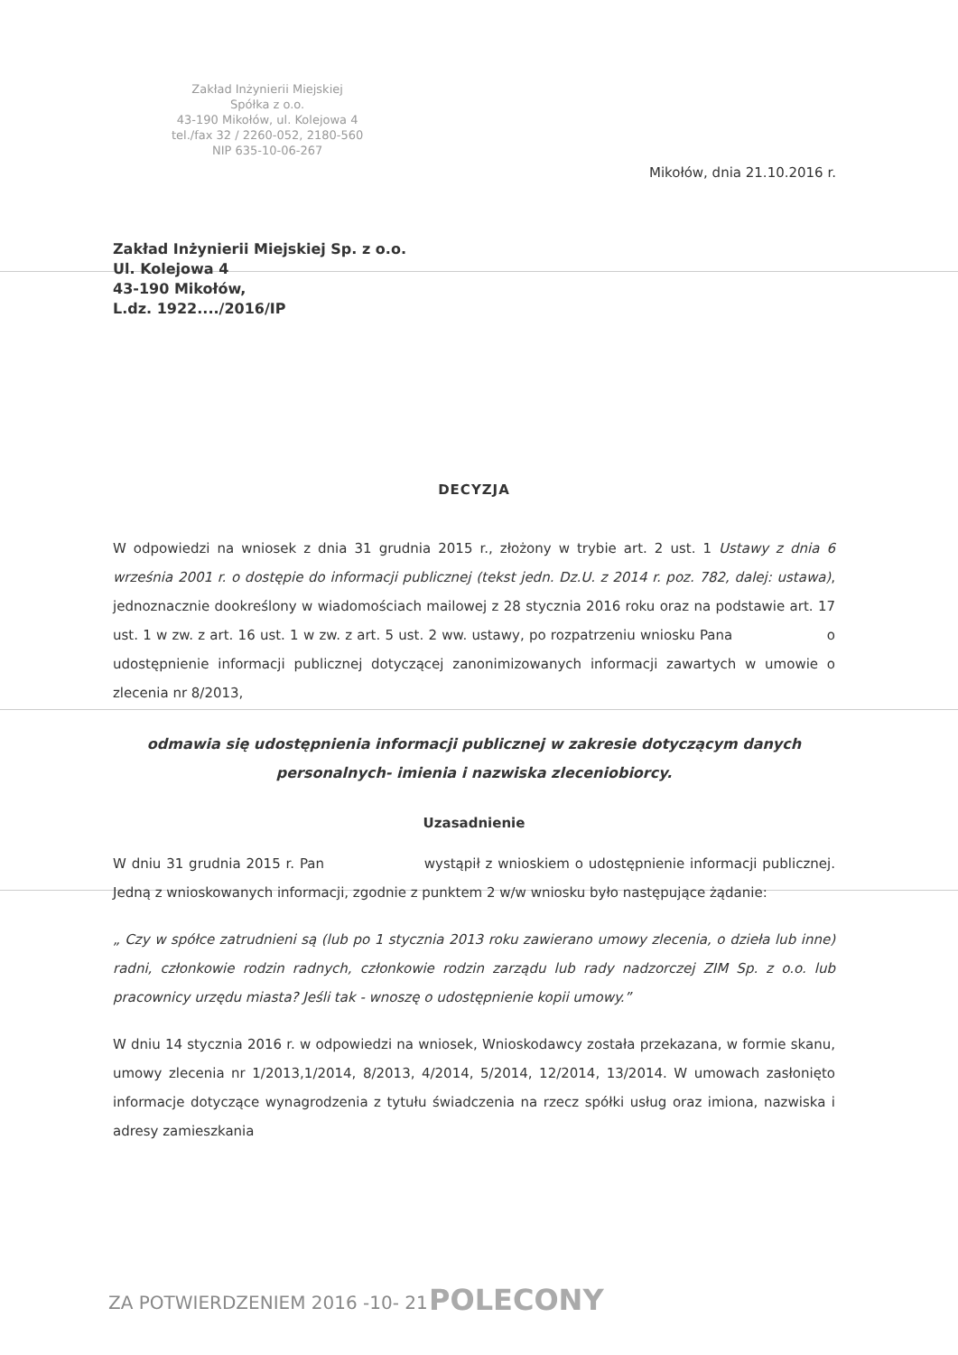Zakład Inżynierii Miejskiej
Spółka z o.o.
43-190 Mikołów, ul. Kolejowa 4
tel./fax 32 / 2260-052, 2180-560
NIP 635-10-06-267
Mikołów, dnia 21.10.2016 r.
Zakład Inżynierii Miejskiej Sp. z o.o.
Ul. Kolejowa 4
43-190 Mikołów,
L.dz. 1922..../2016/IP
DECYZJA
W odpowiedzi na wniosek z dnia 31 grudnia 2015 r., złożony w trybie art. 2 ust. 1 Ustawy z dnia 6 września 2001 r. o dostępie do informacji publicznej (tekst jedn. Dz.U. z 2014 r. poz. 782, dalej: ustawa), jednoznacznie dookreślony w wiadomościach mailowej z 28 stycznia 2016 roku oraz na podstawie art. 17 ust. 1 w zw. z art. 16 ust. 1 w zw. z art. 5 ust. 2 ww. ustawy, po rozpatrzeniu wniosku Pana o udostępnienie informacji publicznej dotyczącej zanonimizowanych informacji zawartych w umowie o zlecenia nr 8/2013,
odmawia się udostępnienia informacji publicznej w zakresie dotyczącym danych personalnych- imienia i nazwiska zleceniobiorcy.
Uzasadnienie
W dniu 31 grudnia 2015 r. Pan wystąpił z wnioskiem o udostępnienie informacji publicznej. Jedną z wnioskowanych informacji, zgodnie z punktem 2 w/w wniosku było następujące żądanie:
„ Czy w spółce zatrudnieni są (lub po 1 stycznia 2013 roku zawierano umowy zlecenia, o dzieła lub inne) radni, członkowie rodzin radnych, członkowie rodzin zarządu lub rady nadzorczej ZIM Sp. z o.o. lub pracownicy urzędu miasta? Jeśli tak - wnoszę o udostępnienie kopii umowy.”
W dniu 14 stycznia 2016 r. w odpowiedzi na wniosek, Wnioskodawcy została przekazana, w formie skanu, umowy zlecenia nr 1/2013,1/2014, 8/2013, 4/2014, 5/2014, 12/2014, 13/2014. W umowach zasłonięto informacje dotyczące wynagrodzenia z tytułu świadczenia na rzecz spółki usług oraz imiona, nazwiska i adresy zamieszkania
ZA POTWIERDZENIEM 2016 -10- 21 POLECONY